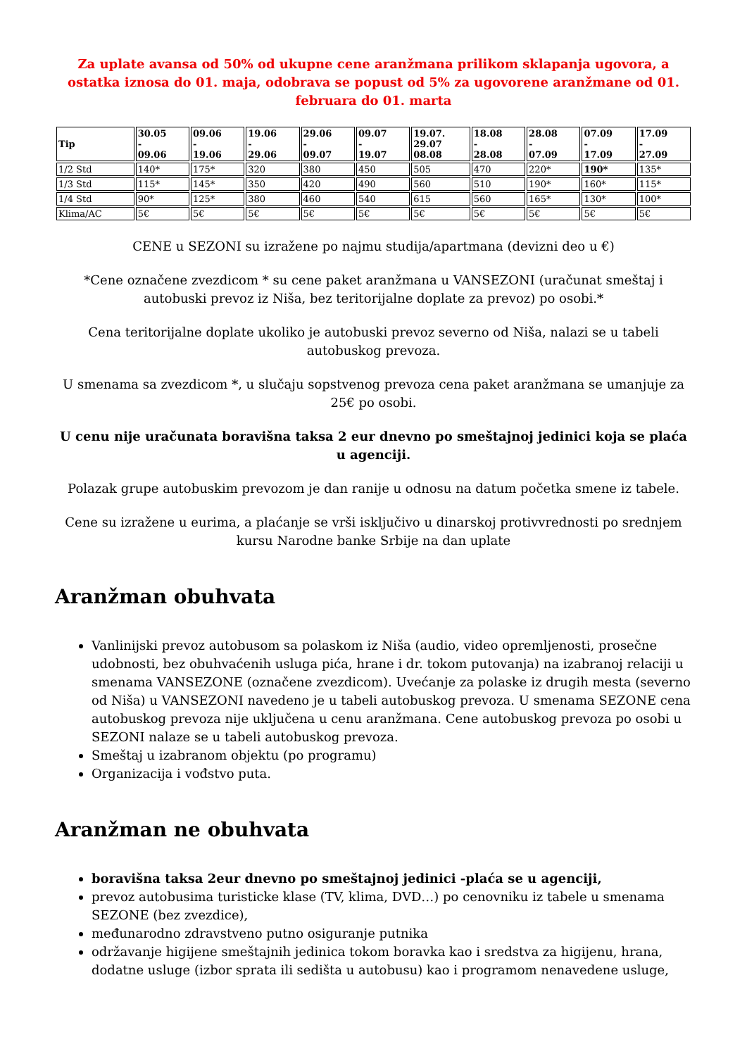Za uplate avansa od 50% od ukupne cene aranžmana prilikom sklapanja ugovora, a ostatka iznosa do 01. maja, odobrava se popust od 5% za ugovorene aranžmane od 01. februara do 01. marta
| Tip | 30.05 - 09.06 | 09.06 - 19.06 | 19.06 - 29.06 | 29.06 - 09.07 | 09.07 - 19.07 | 19.07. 29.07 08.08 | 18.08 - 28.08 | 28.08 - 07.09 | 07.09 - 17.09 | 17.09 - 27.09 |
| --- | --- | --- | --- | --- | --- | --- | --- | --- | --- | --- |
| 1/2 Std | 140* | 175* | 320 | 380 | 450 | 505 | 470 | 220* | 190* | 135* |
| 1/3 Std | 115* | 145* | 350 | 420 | 490 | 560 | 510 | 190* | 160* | 115* |
| 1/4 Std | 90* | 125* | 380 | 460 | 540 | 615 | 560 | 165* | 130* | 100* |
| Klima/AC | 5€ | 5€ | 5€ | 5€ | 5€ | 5€ | 5€ | 5€ | 5€ | 5€ |
CENE u SEZONI su izražene po najmu studija/apartmana (devizni deo u €)
*Cene označene zvezdicom * su cene paket aranžmana u VANSEZONI (uračunat smeštaj i autobuski prevoz iz Niša, bez teritorijalne doplate za prevoz) po osobi.*
Cena teritorijalne doplate ukoliko je autobuski prevoz severno od Niša, nalazi se u tabeli autobuskog prevoza.
U smenama sa zvezdicom *, u slučaju sopstvenog prevoza cena paket aranžmana se umanjuje za 25€ po osobi.
U cenu nije uračunata boravišna taksa 2 eur dnevno po smeštajnoj jedinici koja se plaća u agenciji.
Polazak grupe autobuskim prevozom je dan ranije u odnosu na datum početka smene iz tabele.
Cene su izražene u eurima, a plaćanje se vrši isključivo u dinarskoj protivvrednosti po srednjem kursu Narodne banke Srbije na dan uplate
Aranžman obuhvata
Vanlinijski prevoz autobusom sa polaskom iz Niša (audio, video opremljenosti, prosečne udobnosti, bez obuhvaćenih usluga pića, hrane i dr. tokom putovanja) na izabranoj relaciji u smenama VANSEZONE (označene zvezdicom). Uvećanje za polaske iz drugih mesta (severno od Niša) u VANSEZONI navedeno je u tabeli autobuskog prevoza. U smenama SEZONE cena autobuskog prevoza nije uključena u cenu aranžmana. Cene autobuskog prevoza po osobi u SEZONI nalaze se u tabeli autobuskog prevoza.
Smeštaj u izabranom objektu (po programu)
Organizacija i vođstvo puta.
Aranžman ne obuhvata
boravišna taksa 2eur dnevno po smeštajnoj jedinici -plaća se u agenciji,
prevoz autobusima turisticke klase (TV, klima, DVD…) po cenovniku iz tabele u smenama SEZONE (bez zvezdice),
međunarodno zdravstveno putno osiguranje putnika
održavanje higijene smeštajnih jedinica tokom boravka kao i sredstva za higijenu, hrana, dodatne usluge (izbor sprata ili sedišta u autobusu) kao i programom nenavedene usluge,